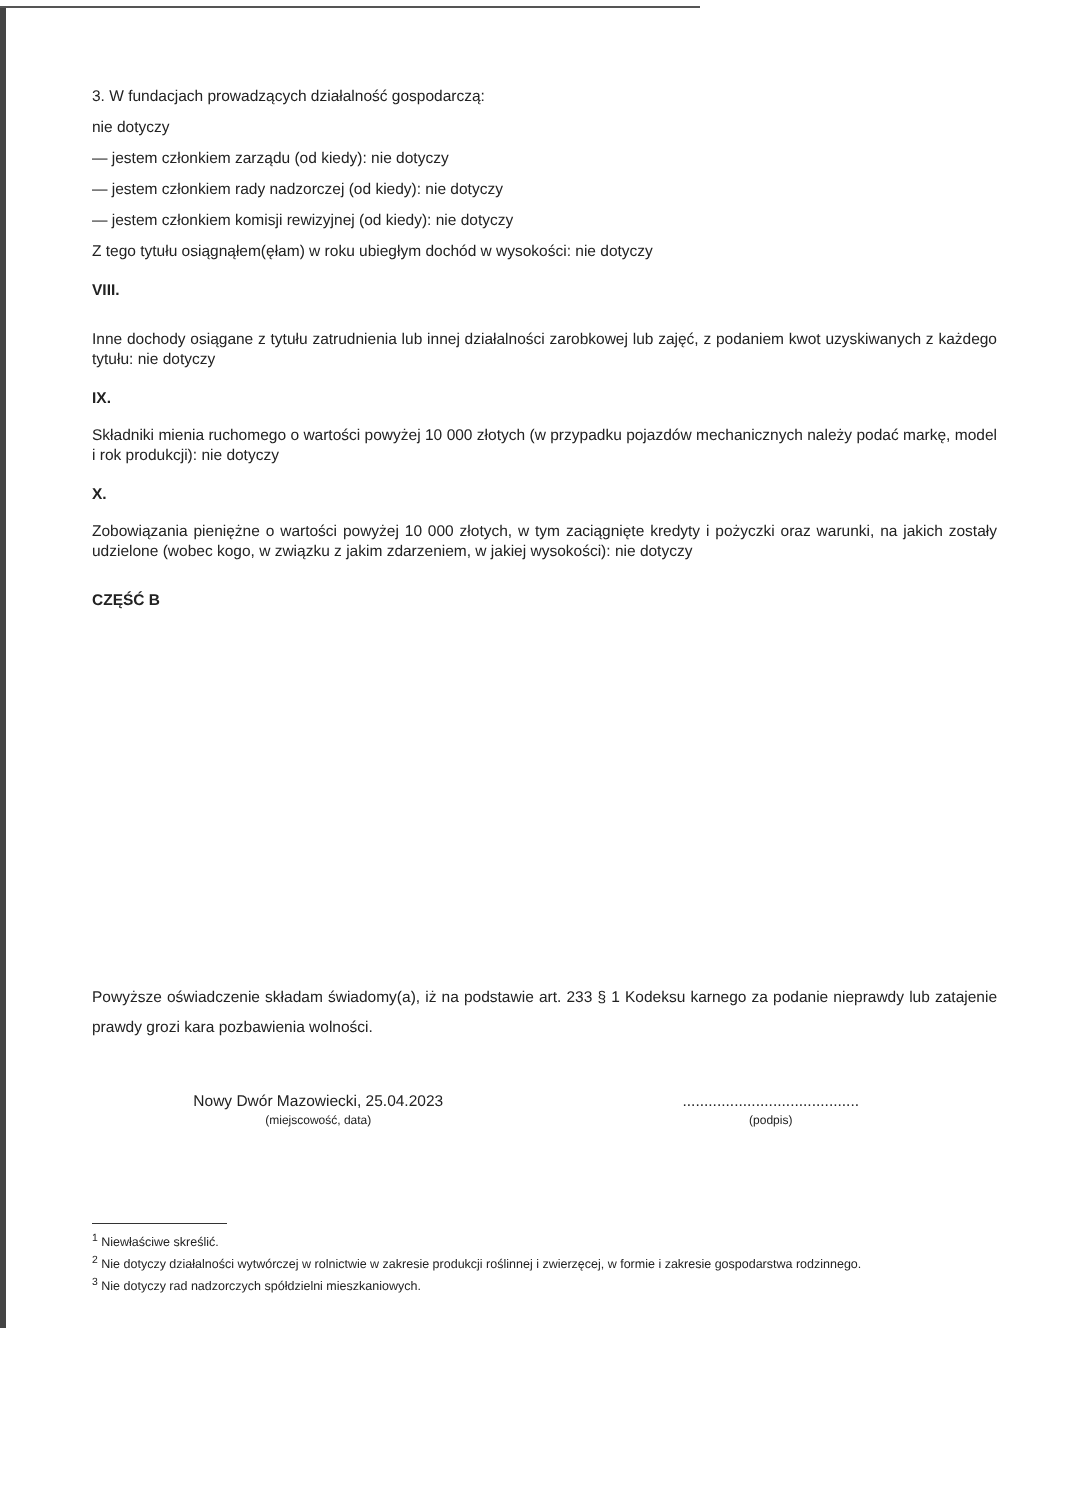3. W fundacjach prowadzących działalność gospodarczą:
nie dotyczy
— jestem członkiem zarządu (od kiedy): nie dotyczy
— jestem członkiem rady nadzorczej (od kiedy): nie dotyczy
— jestem członkiem komisji rewizyjnej (od kiedy): nie dotyczy
Z tego tytułu osiągnąłem(ęłam) w roku ubiegłym dochód w wysokości: nie dotyczy
VIII.
Inne dochody osiągane z tytułu zatrudnienia lub innej działalności zarobkowej lub zajęć, z podaniem kwot uzyskiwanych z każdego tytułu: nie dotyczy
IX.
Składniki mienia ruchomego o wartości powyżej 10 000 złotych (w przypadku pojazdów mechanicznych należy podać markę, model i rok produkcji): nie dotyczy
X.
Zobowiązania pieniężne o wartości powyżej 10 000 złotych, w tym zaciągnięte kredyty i pożyczki oraz warunki, na jakich zostały udzielone (wobec kogo, w związku z jakim zdarzeniem, w jakiej wysokości): nie dotyczy
CZĘŚĆ B
Powyższe oświadczenie składam świadomy(a), iż na podstawie art. 233 § 1 Kodeksu karnego za podanie nieprawdy lub zatajenie prawdy grozi kara pozbawienia wolności.
Nowy Dwór Mazowiecki, 25.04.2023
(miejscowość, data)
.........................................
(podpis)
<sup>1</sup> Niewłaściwe skreślić.
<sup>2</sup> Nie dotyczy działalności wytwórczej w rolnictwie w zakresie produkcji roślinnej i zwierzęcej, w formie i zakresie gospodarstwa rodzinnego.
<sup>3</sup> Nie dotyczy rad nadzorczych spółdzielni mieszkaniowych.